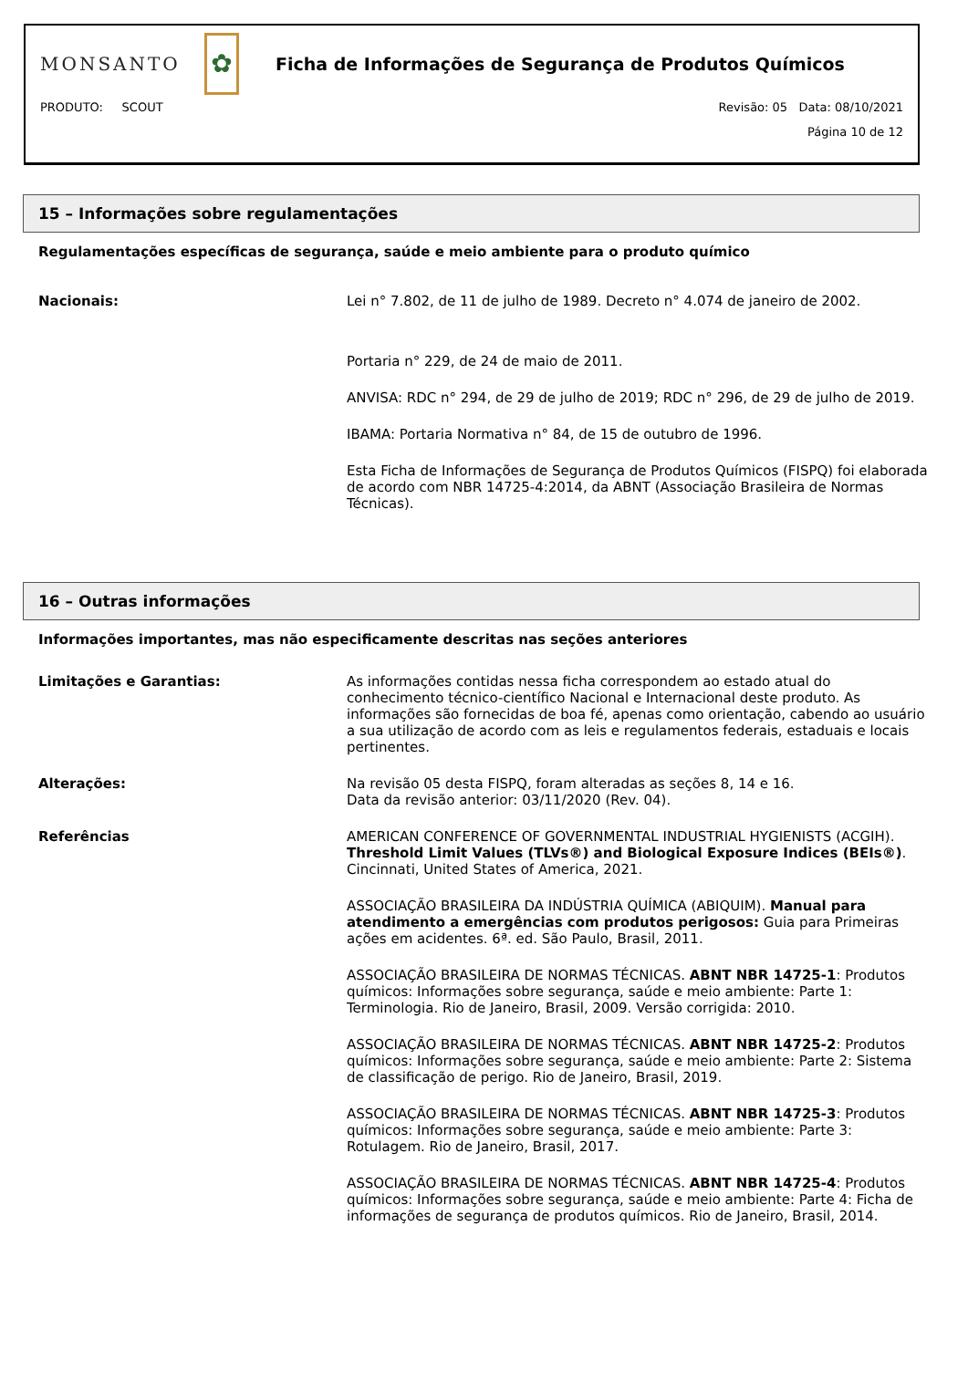MONSANTO
✿
Ficha de Informações de Segurança de Produtos Químicos
PRODUTO: SCOUT Revisão: 05 Data: 08/10/2021
Página 10 de 12
15 – Informações sobre regulamentações
Regulamentações específicas de segurança, saúde e meio ambiente para o produto químico
Nacionais: Lei n° 7.802, de 11 de julho de 1989. Decreto n° 4.074 de janeiro de 2002.
Portaria n° 229, de 24 de maio de 2011.
ANVISA: RDC n° 294, de 29 de julho de 2019; RDC n° 296, de 29 de julho de 2019.
IBAMA: Portaria Normativa n° 84, de 15 de outubro de 1996.
Esta Ficha de Informações de Segurança de Produtos Químicos (FISPQ) foi elaborada de acordo com NBR 14725-4:2014, da ABNT (Associação Brasileira de Normas Técnicas).
16 – Outras informações
Informações importantes, mas não especificamente descritas nas seções anteriores
Limitações e Garantias: As informações contidas nessa ficha correspondem ao estado atual do conhecimento técnico-científico Nacional e Internacional deste produto. As informações são fornecidas de boa fé, apenas como orientação, cabendo ao usuário a sua utilização de acordo com as leis e regulamentos federais, estaduais e locais pertinentes.
Alterações: Na revisão 05 desta FISPQ, foram alteradas as seções 8, 14 e 16.
Data da revisão anterior: 03/11/2020 (Rev. 04).
Referências AMERICAN CONFERENCE OF GOVERNMENTAL INDUSTRIAL HYGIENISTS (ACGIH). Threshold Limit Values (TLVs®) and Biological Exposure Indices (BEIs®). Cincinnati, United States of America, 2021.
ASSOCIAÇÃO BRASILEIRA DA INDÚSTRIA QUÍMICA (ABIQUIM). Manual para atendimento a emergências com produtos perigosos: Guia para Primeiras ações em acidentes. 6ª. ed. São Paulo, Brasil, 2011.
ASSOCIAÇÃO BRASILEIRA DE NORMAS TÉCNICAS. ABNT NBR 14725-1: Produtos químicos: Informações sobre segurança, saúde e meio ambiente: Parte 1: Terminologia. Rio de Janeiro, Brasil, 2009. Versão corrigida: 2010.
ASSOCIAÇÃO BRASILEIRA DE NORMAS TÉCNICAS. ABNT NBR 14725-2: Produtos químicos: Informações sobre segurança, saúde e meio ambiente: Parte 2: Sistema de classificação de perigo. Rio de Janeiro, Brasil, 2019.
ASSOCIAÇÃO BRASILEIRA DE NORMAS TÉCNICAS. ABNT NBR 14725-3: Produtos químicos: Informações sobre segurança, saúde e meio ambiente: Parte 3: Rotulagem. Rio de Janeiro, Brasil, 2017.
ASSOCIAÇÃO BRASILEIRA DE NORMAS TÉCNICAS. ABNT NBR 14725-4: Produtos químicos: Informações sobre segurança, saúde e meio ambiente: Parte 4: Ficha de informações de segurança de produtos químicos. Rio de Janeiro, Brasil, 2014.